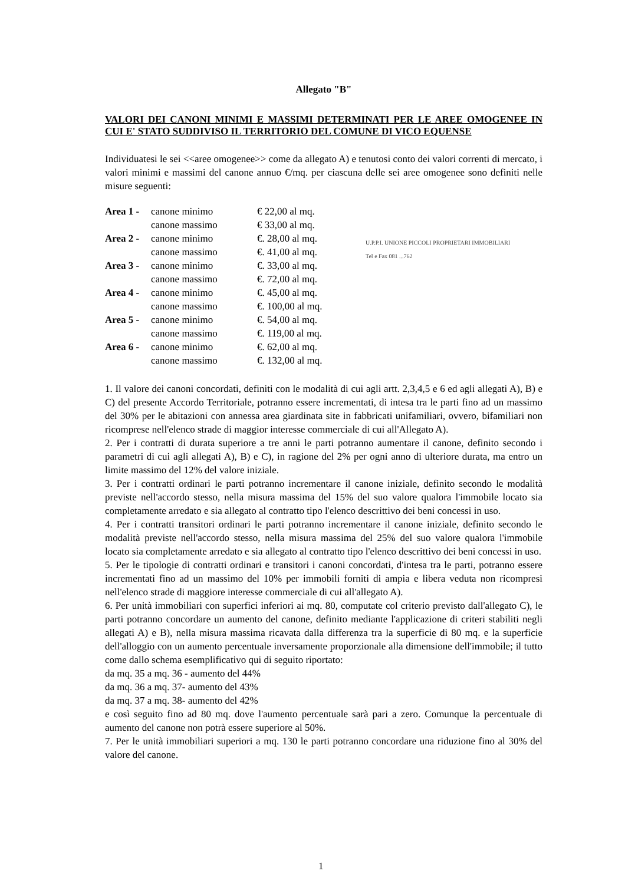Allegato "B"
VALORI DEI CANONI MINIMI E MASSIMI DETERMINATI PER LE AREE OMOGENEE IN CUI E' STATO SUDDIVISO IL TERRITORIO DEL COMUNE DI VICO EQUENSE
Individuatesi le sei <<aree omogenee>> come da allegato A) e tenutosi conto dei valori correnti di mercato, i valori minimi e massimi del canone annuo €/mq. per ciascuna delle sei aree omogenee sono definiti nelle misure seguenti:
| Area 1 - | canone minimo | € 22,00 al mq. |
| | canone massimo | € 33,00 al mq. |
| Area 2 - | canone minimo | €. 28,00 al mq. |
| | canone massimo | €. 41,00 al mq. |
| Area 3 - | canone minimo | €. 33,00 al mq. |
| | canone massimo | €. 72,00 al mq. |
| Area 4 - | canone minimo | €. 45,00 al mq. |
| | canone massimo | €. 100,00 al mq. |
| Area 5 - | canone minimo | €. 54,00 al mq. |
| | canone massimo | €. 119,00 al mq. |
| Area 6 - | canone minimo | €. 62,00 al mq. |
| | canone massimo | €. 132,00 al mq. |
1. Il valore dei canoni concordati, definiti con le modalità di cui agli artt. 2,3,4,5 e 6 ed agli allegati A), B) e C) del presente Accordo Territoriale, potranno essere incrementati, di intesa tra le parti fino ad un massimo del 30% per le abitazioni con annessa area giardinata site in fabbricati unifamiliari, ovvero, bifamiliari non ricomprese nell'elenco strade di maggior interesse commerciale di cui all'Allegato A).
2. Per i contratti di durata superiore a tre anni le parti potranno aumentare il canone, definito secondo i parametri di cui agli allegati A), B) e C), in ragione del 2% per ogni anno di ulteriore durata, ma entro un limite massimo del 12% del valore iniziale.
3. Per i contratti ordinari le parti potranno incrementare il canone iniziale, definito secondo le modalità previste nell'accordo stesso, nella misura massima del 15% del suo valore qualora l'immobile locato sia completamente arredato e sia allegato al contratto tipo l'elenco descrittivo dei beni concessi in uso.
4. Per i contratti transitori ordinari le parti potranno incrementare il canone iniziale, definito secondo le modalità previste nell'accordo stesso, nella misura massima del 25% del suo valore qualora l'immobile locato sia completamente arredato e sia allegato al contratto tipo l'elenco descrittivo dei beni concessi in uso.
5. Per le tipologie di contratti ordinari e transitori i canoni concordati, d'intesa tra le parti, potranno essere incrementati fino ad un massimo del 10% per immobili forniti di ampia e libera veduta non ricompresi nell'elenco strade di maggiore interesse commerciale di cui all'allegato A).
6. Per unità immobiliari con superfici inferiori ai mq. 80, computate col criterio previsto dall'allegato C), le parti potranno concordare un aumento del canone, definito mediante l'applicazione di criteri stabiliti negli allegati A) e B), nella misura massima ricavata dalla differenza tra la superficie di 80 mq. e la superficie dell'alloggio con un aumento percentuale inversamente proporzionale alla dimensione dell'immobile; il tutto come dallo schema esemplificativo qui di seguito riportato:
da mq. 35 a mq. 36 - aumento del 44%
da mq. 36 a mq. 37- aumento del 43%
da mq. 37 a mq. 38- aumento del 42%
e così seguito fino ad 80 mq. dove l'aumento percentuale sarà pari a zero. Comunque la percentuale di aumento del canone non potrà essere superiore al 50%.
7. Per le unità immobiliari superiori a mq. 130 le parti potranno concordare una riduzione fino al 30% del valore del canone.
U.P.P.I. UNIONE PICCOLI PROPRIETARI IMMOBILIARI
Tel e Fax 081 ...762
1